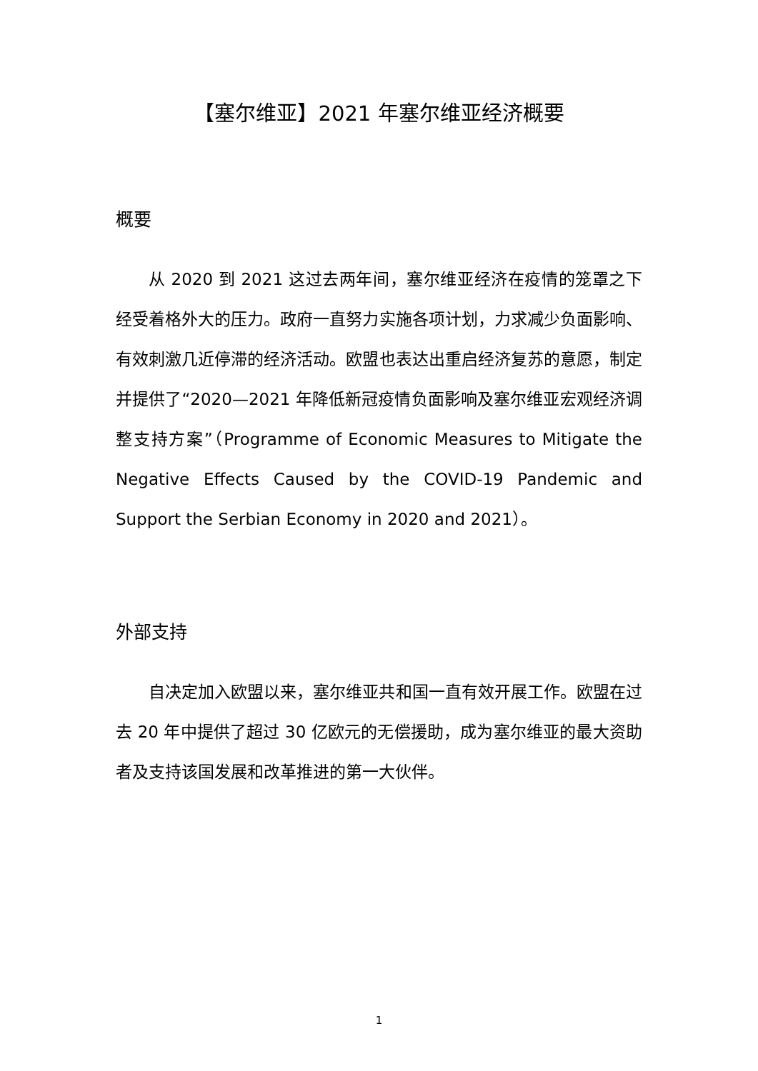【塞尔维亚】2021 年塞尔维亚经济概要
概要
从 2020 到 2021 这过去两年间，塞尔维亚经济在疫情的笼罩之下经受着格外大的压力。政府一直努力实施各项计划，力求减少负面影响、有效刺激几近停滞的经济活动。欧盟也表达出重启经济复苏的意愿，制定并提供了“2020—2021 年降低新冠疫情负面影响及塞尔维亚宏观经济调整支持方案”（Programme of Economic Measures to Mitigate the Negative Effects Caused by the COVID-19 Pandemic and Support the Serbian Economy in 2020 and 2021）。
外部支持
自决定加入欧盟以来，塞尔维亚共和国一直有效开展工作。欧盟在过去 20 年中提供了超过 30 亿欧元的无偿援助，成为塞尔维亚的最大资助者及支持该国发展和改革推进的第一大伙伴。
1